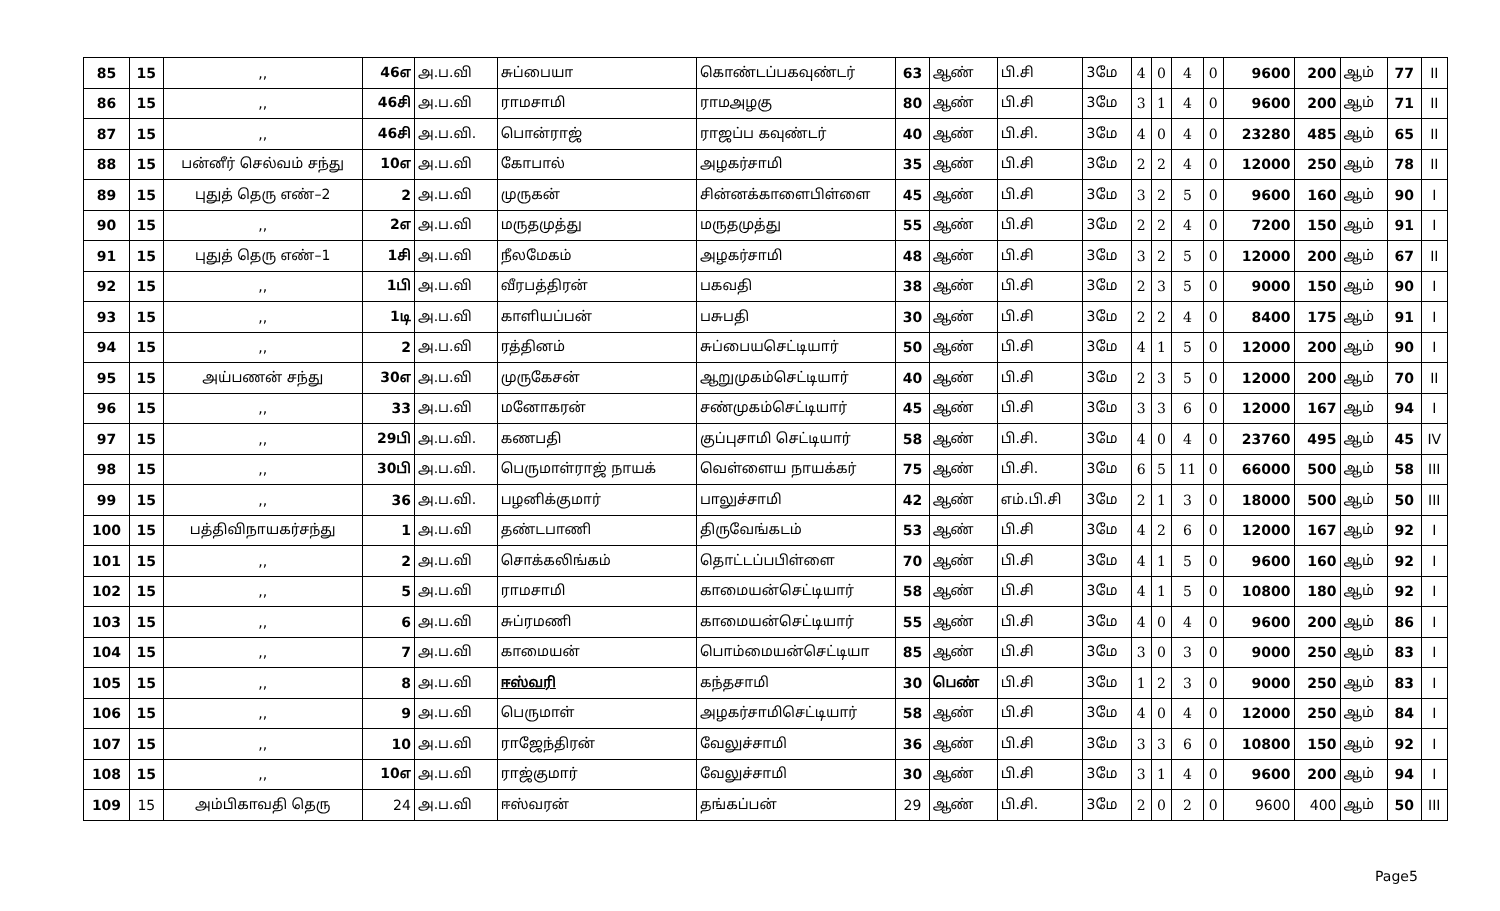| 85 | 15 | ,, | 46எ | அ.ப.வி | சுப்பையா | கொண்டப்பகவுண்டர் | 63 | ஆண் | பி.சி | 3மே | 4 | 0 | 4 | 0 | 9600 | 200 | ஆம் | 77 | II |
| 86 | 15 | ,, | 46சி | அ.ப.வி | ராமசாமி | ராமஅழகு | 80 | ஆண் | பி.சி | 3மே | 3 | 1 | 4 | 0 | 9600 | 200 | ஆம் | 71 | II |
| 87 | 15 | ,, | 46சி | அ.ப.வி. | பொன்ராஜ் | ராஜப்ப கவுண்டர் | 40 | ஆண் | பி.சி. | 3மே | 4 | 0 | 4 | 0 | 23280 | 485 | ஆம் | 65 | II |
| 88 | 15 | பன்னீர் செல்வம் சந்து | 10எ | அ.ப.வி | கோபால் | அழகர்சாமி | 35 | ஆண் | பி.சி | 3மே | 2 | 2 | 4 | 0 | 12000 | 250 | ஆம் | 78 | II |
| 89 | 15 | புதுத் தெரு எண்–2 | 2 | அ.ப.வி | முருகன் | சின்னக்காளைபிள்ளை | 45 | ஆண் | பி.சி | 3மே | 3 | 2 | 5 | 0 | 9600 | 160 | ஆம் | 90 | I |
| 90 | 15 | ,, | 2எ | அ.ப.வி | மருதமுத்து | மருதமுத்து | 55 | ஆண் | பி.சி | 3மே | 2 | 2 | 4 | 0 | 7200 | 150 | ஆம் | 91 | I |
| 91 | 15 | புதுத் தெரு எண்–1 | 1சி | அ.ப.வி | நீலமேகம் | அழகர்சாமி | 48 | ஆண் | பி.சி | 3மே | 3 | 2 | 5 | 0 | 12000 | 200 | ஆம் | 67 | II |
| 92 | 15 | ,, | 1பி | அ.ப.வி | வீரபத்திரன் | பகவதி | 38 | ஆண் | பி.சி | 3மே | 2 | 3 | 5 | 0 | 9000 | 150 | ஆம் | 90 | I |
| 93 | 15 | ,, | 1டி | அ.ப.வி | காளியப்பன் | பசுபதி | 30 | ஆண் | பி.சி | 3மே | 2 | 2 | 4 | 0 | 8400 | 175 | ஆம் | 91 | I |
| 94 | 15 | ,, | 2 | அ.ப.வி | ரத்தினம் | சுப்பையசெட்டியார் | 50 | ஆண் | பி.சி | 3மே | 4 | 1 | 5 | 0 | 12000 | 200 | ஆம் | 90 | I |
| 95 | 15 | அய்பணன் சந்து | 30எ | அ.ப.வி | முருகேசன் | ஆறுமுகம்செட்டியார் | 40 | ஆண் | பி.சி | 3மே | 2 | 3 | 5 | 0 | 12000 | 200 | ஆம் | 70 | II |
| 96 | 15 | ,, | 33 | அ.ப.வி | மனோகரன் | சண்முகம்செட்டியார் | 45 | ஆண் | பி.சி | 3மே | 3 | 3 | 6 | 0 | 12000 | 167 | ஆம் | 94 | I |
| 97 | 15 | ,, | 29பி | அ.ப.வி. | கணபதி | குப்புசாமி செட்டியார் | 58 | ஆண் | பி.சி. | 3மே | 4 | 0 | 4 | 0 | 23760 | 495 | ஆம் | 45 | IV |
| 98 | 15 | ,, | 30பி | அ.ப.வி. | பெருமாள்ராஜ் நாயக் | வெள்ளைய நாயக்கர் | 75 | ஆண் | பி.சி. | 3மே | 6 | 5 | 11 | 0 | 66000 | 500 | ஆம் | 58 | III |
| 99 | 15 | ,, | 36 | அ.ப.வி. | பழனிக்குமார் | பாலுச்சாமி | 42 | ஆண் | எம்.பி.சி | 3மே | 2 | 1 | 3 | 0 | 18000 | 500 | ஆம் | 50 | III |
| 100 | 15 | பத்திவிநாயகர்சந்து | 1 | அ.ப.வி | தண்டபாணி | திருவேங்கடம் | 53 | ஆண் | பி.சி | 3மே | 4 | 2 | 6 | 0 | 12000 | 167 | ஆம் | 92 | I |
| 101 | 15 | ,, | 2 | அ.ப.வி | சொக்கலிங்கம் | தொட்டப்பபிள்ளை | 70 | ஆண் | பி.சி | 3மே | 4 | 1 | 5 | 0 | 9600 | 160 | ஆம் | 92 | I |
| 102 | 15 | ,, | 5 | அ.ப.வி | ராமசாமி | காமையன்செட்டியார் | 58 | ஆண் | பி.சி | 3மே | 4 | 1 | 5 | 0 | 10800 | 180 | ஆம் | 92 | I |
| 103 | 15 | ,, | 6 | அ.ப.வி | சுப்ரமணி | காமையன்செட்டியார் | 55 | ஆண் | பி.சி | 3மே | 4 | 0 | 4 | 0 | 9600 | 200 | ஆம் | 86 | I |
| 104 | 15 | ,, | 7 | அ.ப.வி | காமையன் | பொம்மையன்செட்டியா | 85 | ஆண் | பி.சி | 3மே | 3 | 0 | 3 | 0 | 9000 | 250 | ஆம் | 83 | I |
| 105 | 15 | ,, | 8 | அ.ப.வி | ஈஸ்வரி | கந்தசாமி | 30 | பெண் | பி.சி | 3மே | 1 | 2 | 3 | 0 | 9000 | 250 | ஆம் | 83 | I |
| 106 | 15 | ,, | 9 | அ.ப.வி | பெருமாள் | அழகர்சாமிசெட்டியார் | 58 | ஆண் | பி.சி | 3மே | 4 | 0 | 4 | 0 | 12000 | 250 | ஆம் | 84 | I |
| 107 | 15 | ,, | 10 | அ.ப.வி | ராஜேந்திரன் | வேலுச்சாமி | 36 | ஆண் | பி.சி | 3மே | 3 | 3 | 6 | 0 | 10800 | 150 | ஆம் | 92 | I |
| 108 | 15 | ,, | 10எ | அ.ப.வி | ராஜ்குமார் | வேலுச்சாமி | 30 | ஆண் | பி.சி | 3மே | 3 | 1 | 4 | 0 | 9600 | 200 | ஆம் | 94 | I |
| 109 | 15 | அம்பிகாவதி தெரு | 24 | அ.ப.வி | ஈஸ்வரன் | தங்கப்பன் | 29 | ஆண் | பி.சி. | 3மே | 2 | 0 | 2 | 0 | 9600 | 400 | ஆம் | 50 | III |
Page5